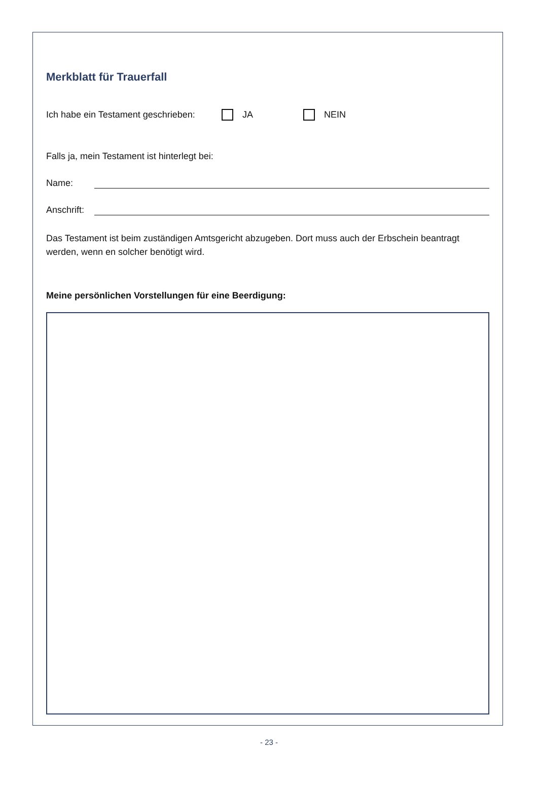Merkblatt für Trauerfall
Ich habe ein Testament geschrieben: JA NEIN
Falls ja, mein Testament ist hinterlegt bei:
Name:
Anschrift:
Das Testament ist beim zuständigen Amtsgericht abzugeben. Dort muss auch der Erbschein beantragt werden, wenn en solcher benötigt wird.
Meine persönlichen Vorstellungen für eine Beerdigung:
- 23 -